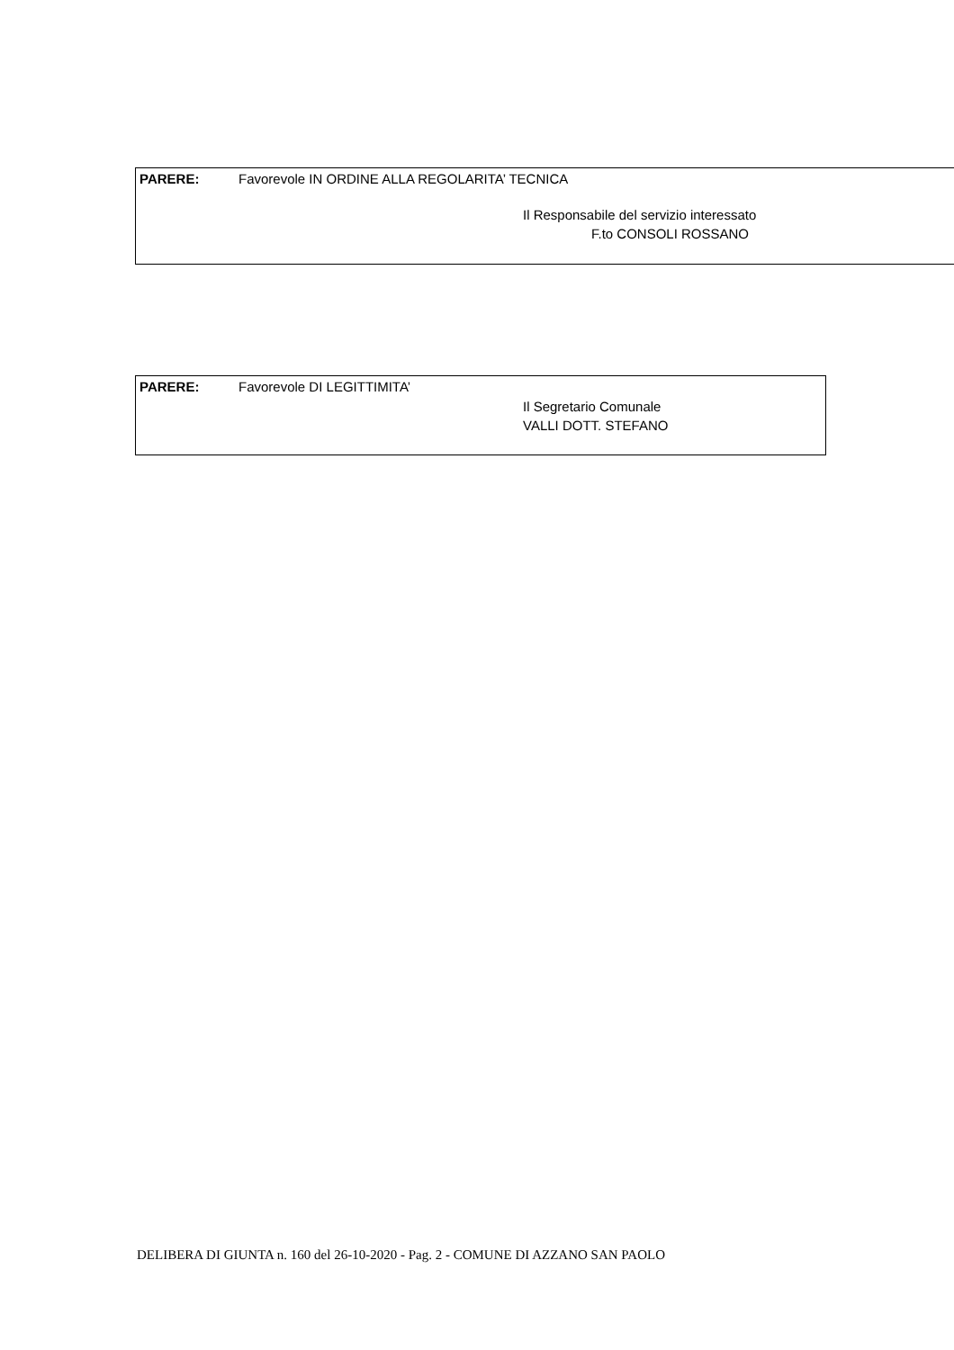PARERE: Favorevole IN ORDINE ALLA REGOLARITA’ TECNICA
Il Responsabile del servizio interessato
F.to CONSOLI ROSSANO
PARERE: Favorevole DI LEGITTIMITA’
Il Segretario Comunale
VALLI DOTT. STEFANO
DELIBERA DI GIUNTA n. 160 del 26-10-2020 - Pag. 2 - COMUNE DI AZZANO SAN PAOLO